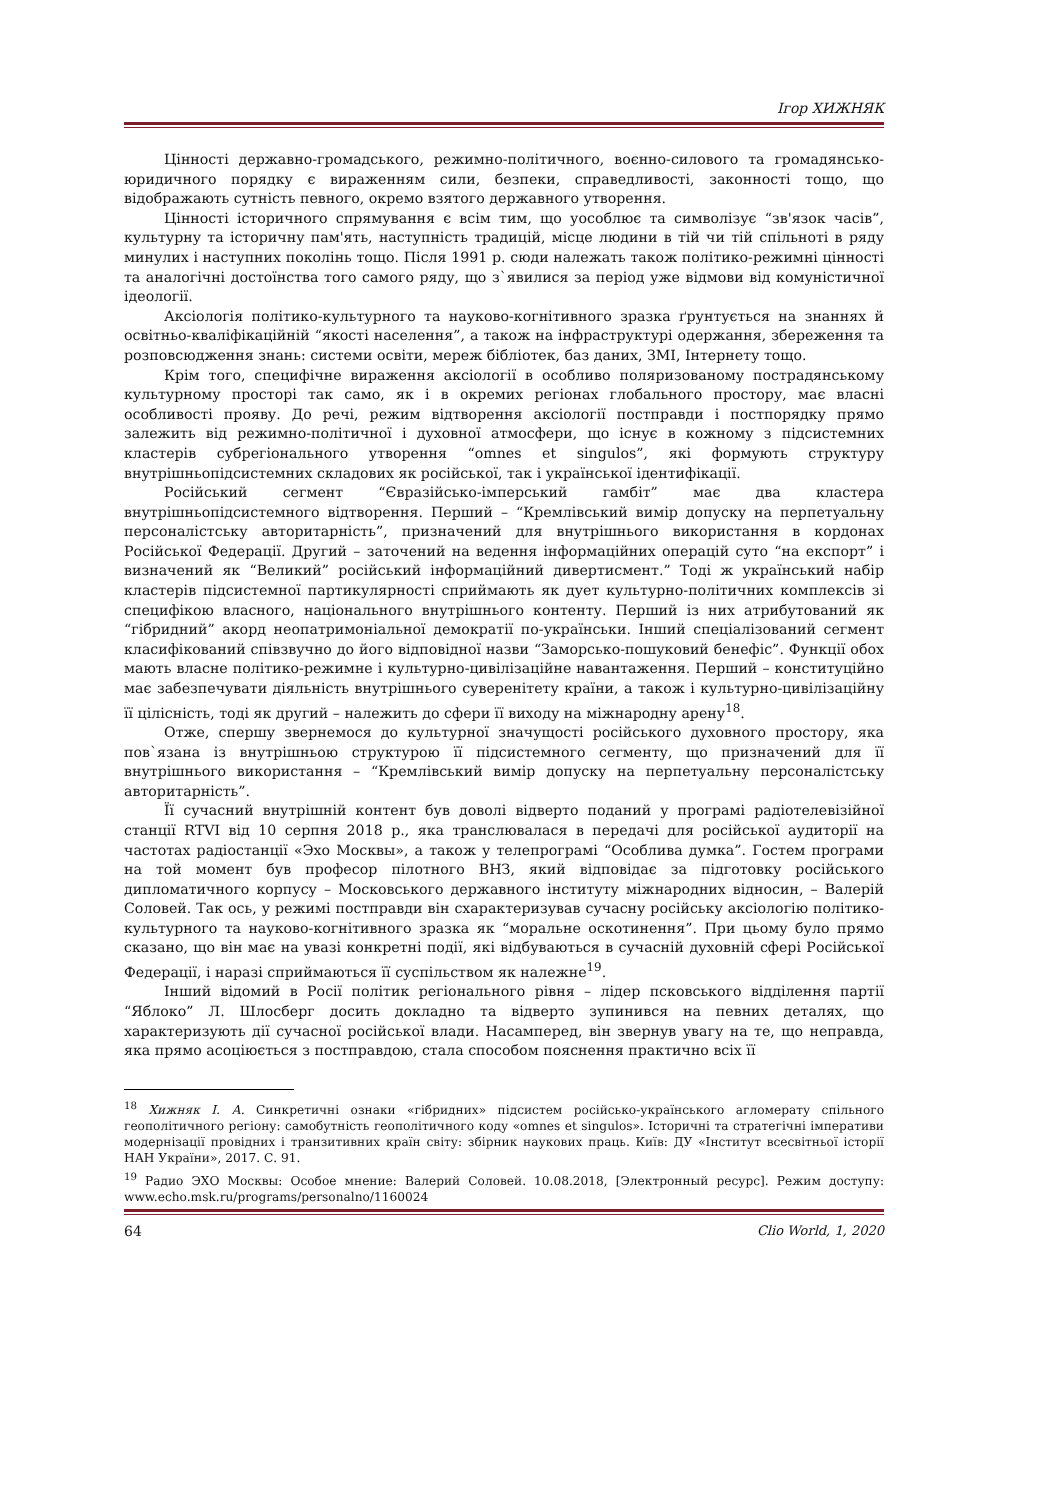Ігор ХИЖНЯК
Цінності державно-громадського, режимно-політичного, воєнно-силового та громадянсько-юридичного порядку є вираженням сили, безпеки, справедливості, законності тощо, що відображають сутність певного, окремо взятого державного утворення.
Цінності історичного спрямування є всім тим, що уособлює та символізує “зв'язок часів”, культурну та історичну пам'ять, наступність традицій, місце людини в тій чи тій спільноті в ряду минулих і наступних поколінь тощо. Після 1991 р. сюди належать також політико-режимні цінності та аналогічні достоїнства того самого ряду, що з`явилися за період уже відмови від комуністичної ідеології.
Аксіологія політико-культурного та науково-когнітивного зразка ґрунтується на знаннях й освітньо-кваліфікаційній “якості населення”, а також на інфраструктурі одержання, збереження та розповсюдження знань: системи освіти, мереж бібліотек, баз даних, ЗМІ, Інтернету тощо.
Крім того, специфічне вираження аксіології в особливо поляризованому пострадянському культурному просторі так само, як і в окремих регіонах глобального простору, має власні особливості прояву. До речі, режим відтворення аксіології постправди і постпорядку прямо залежить від режимно-політичної і духовної атмосфери, що існує в кожному з підсистемних кластерів субрегіонального утворення “omnes et singulos”, які формують структуру внутрішньопідсистемних складових як російської, так і української ідентифікації.
Російський сегмент “Євразійсько-імперський гамбіт” має два кластера внутрішньопідсистемного відтворення. Перший – “Кремлівський вимір допуску на перпетуальну персоналістську авторитарність”, призначений для внутрішнього використання в кордонах Російської Федерації. Другий – заточений на ведення інформаційних операцій суто “на експорт” і визначений як “Великий” російський інформаційний дивертисмент.” Тоді ж український набір кластерів підсистемної партикулярності сприймають як дует культурно-політичних комплексів зі специфікою власного, національного внутрішнього контенту. Перший із них атрибутований як “гібридний” акорд неопатримоніальної демократії по-українськи. Інший спеціалізований сегмент класифікований співзвучно до його відповідної назви “Заморсько-пошуковий бенефіс”. Функції обох мають власне політико-режимне і культурно-цивілізаційне навантаження. Перший – конституційно має забезпечувати діяльність внутрішнього суверенітету країни, а також і культурно-цивілізаційну її цілісність, тоді як другий – належить до сфери її виходу на міжнародну арену<sup>18</sup>.
Отже, спершу звернемося до культурної значущості російського духовного простору, яка пов`язана із внутрішньою структурою її підсистемного сегменту, що призначений для її внутрішнього використання – “Кремлівський вимір допуску на перпетуальну персоналістську авторитарність”.
Її сучасний внутрішній контент був доволі відверто поданий у програмі радіотелевізійної станції RTVI від 10 серпня 2018 р., яка транслювалася в передачі для російської аудиторії на частотах радіостанції «Эхо Москвы», а також у телепрограмі “Особлива думка”. Гостем програми на той момент був професор пілотного ВНЗ, який відповідає за підготовку російського дипломатичного корпусу – Московського державного інституту міжнародних відносин, – Валерій Соловей. Так ось, у режимі постправди він схарактеризував сучасну російську аксіологію політико-культурного та науково-когнітивного зразка як “моральне оскотинення”. При цьому було прямо сказано, що він має на увазі конкретні події, які відбуваються в сучасній духовній сфері Російської Федерації, і наразі сприймаються її суспільством як належне<sup>19</sup>.
Інший відомий в Росії політик регіонального рівня – лідер псковського відділення партії “Яблоко” Л. Шлосберг досить докладно та відверто зупинився на певних деталях, що характеризують дії сучасної російської влади. Насамперед, він звернув увагу на те, що неправда, яка прямо асоціюється з постправдою, стала способом пояснення практично всіх її
<sup>18</sup> Хижняк І. А. Синкретичні ознаки «гібридних» підсистем російсько-українського агломерату спільного геополітичного регіону: самобутність геополітичного коду «omnes et singulos». Історичні та стратегічні імперативи модернізації провідних і транзитивних країн світу: збірник наукових праць. Київ: ДУ «Інститут всесвітньої історії НАН України», 2017. С. 91.
<sup>19</sup> Радио ЭХО Москвы: Особое мнение: Валерий Соловей. 10.08.2018, [Электронный ресурс]. Режим доступу: www.echo.msk.ru/programs/personalno/1160024
64 Clio World, 1, 2020